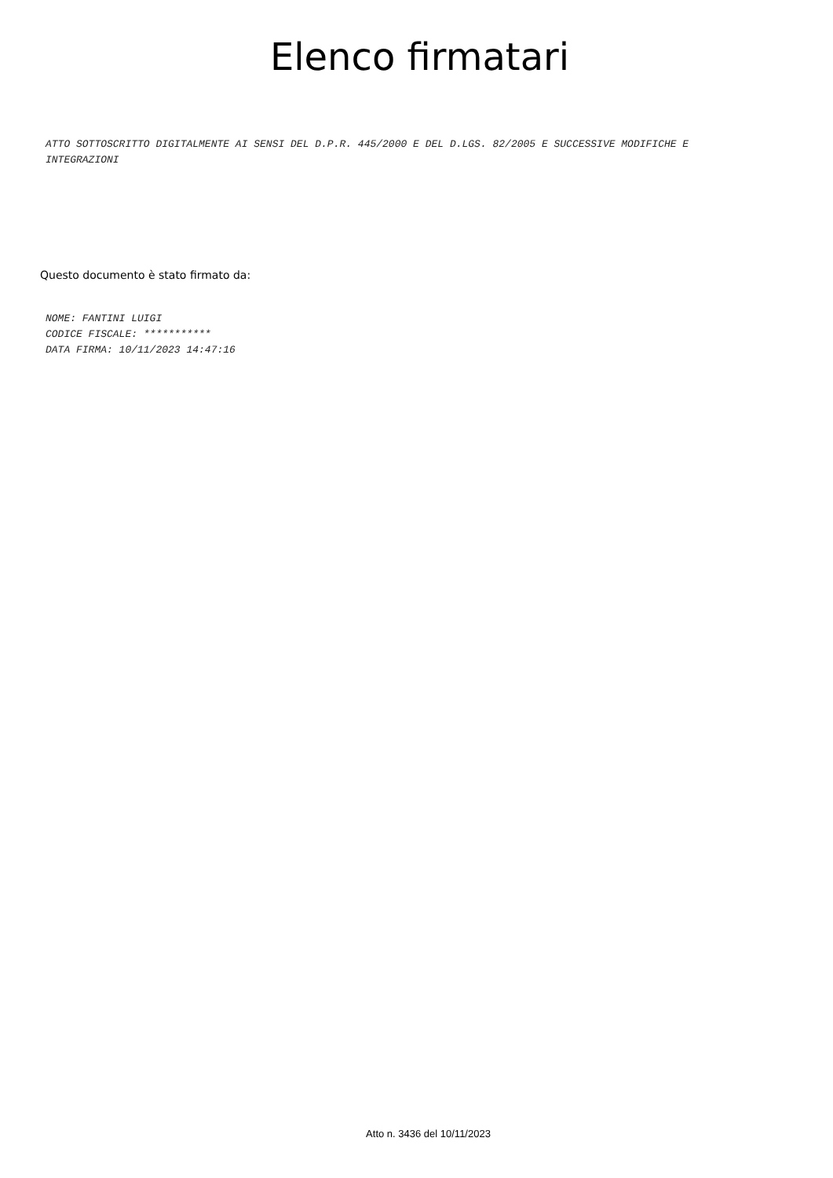Elenco firmatari
ATTO SOTTOSCRITTO DIGITALMENTE AI SENSI DEL D.P.R. 445/2000 E DEL D.LGS. 82/2005 E SUCCESSIVE MODIFICHE E INTEGRAZIONI
Questo documento è stato firmato da:
NOME: FANTINI LUIGI
CODICE FISCALE: ***********
DATA FIRMA: 10/11/2023 14:47:16
Atto n. 3436 del 10/11/2023